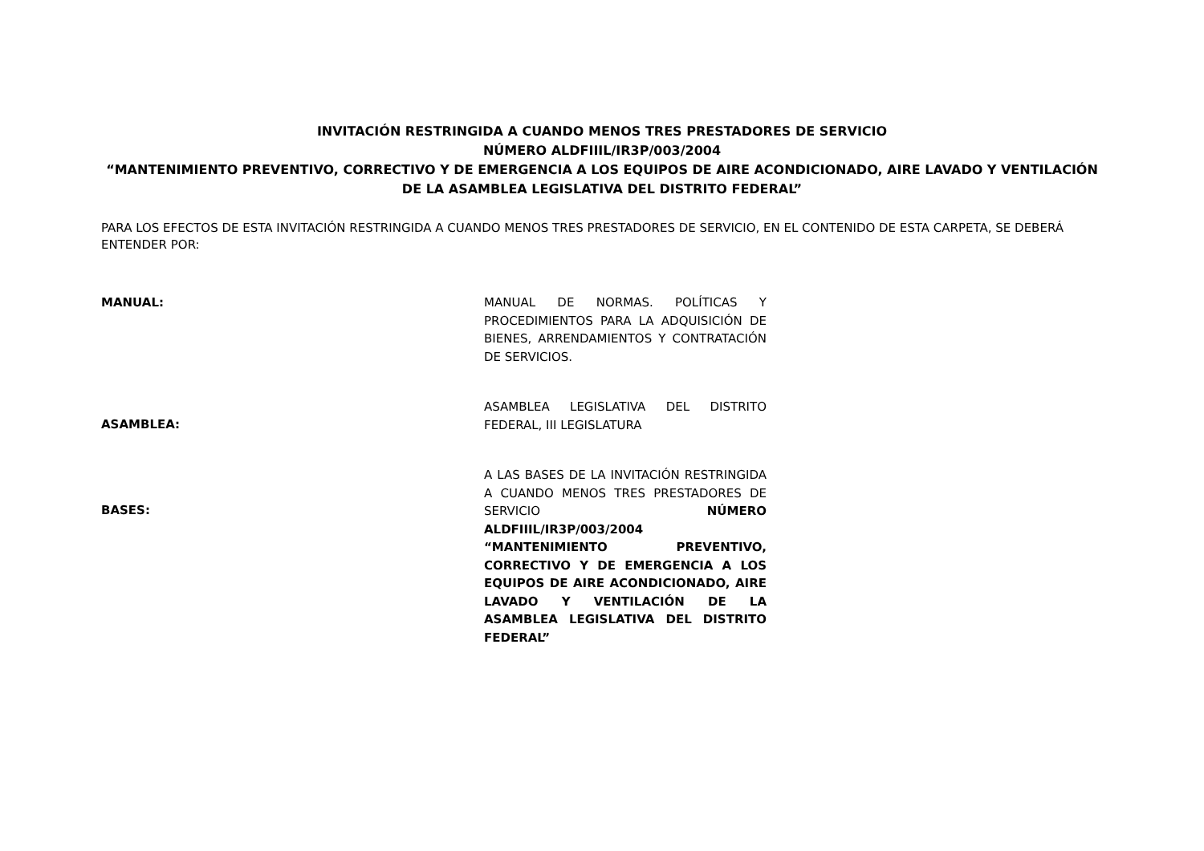INVITACIÓN RESTRINGIDA A CUANDO MENOS TRES PRESTADORES DE SERVICIO
NÚMERO ALDFIIIL/IR3P/003/2004
“MANTENIMIENTO PREVENTIVO, CORRECTIVO Y DE EMERGENCIA A LOS EQUIPOS DE AIRE ACONDICIONADO, AIRE LAVADO Y VENTILACIÓN DE LA ASAMBLEA LEGISLATIVA DEL DISTRITO FEDERAL”
PARA LOS EFECTOS DE ESTA INVITACIÓN RESTRINGIDA A CUANDO MENOS TRES PRESTADORES DE SERVICIO, EN EL CONTENIDO DE ESTA CARPETA, SE DEBERÁ ENTENDER POR:
MANUAL:
MANUAL DE NORMAS. POLÍTICAS Y PROCEDIMIENTOS PARA LA ADQUISICIÓN DE BIENES, ARRENDAMIENTOS Y CONTRATACIÓN DE SERVICIOS.
ASAMBLEA:
ASAMBLEA LEGISLATIVA DEL DISTRITO FEDERAL, III LEGISLATURA
BASES:
A LAS BASES DE LA INVITACIÓN RESTRINGIDA A CUANDO MENOS TRES PRESTADORES DE SERVICIO NÚMERO ALDFIIIL/IR3P/003/2004 “MANTENIMIENTO PREVENTIVO, CORRECTIVO Y DE EMERGENCIA A LOS EQUIPOS DE AIRE ACONDICIONADO, AIRE LAVADO Y VENTILACIÓN DE LA ASAMBLEA LEGISLATIVA DEL DISTRITO FEDERAL”